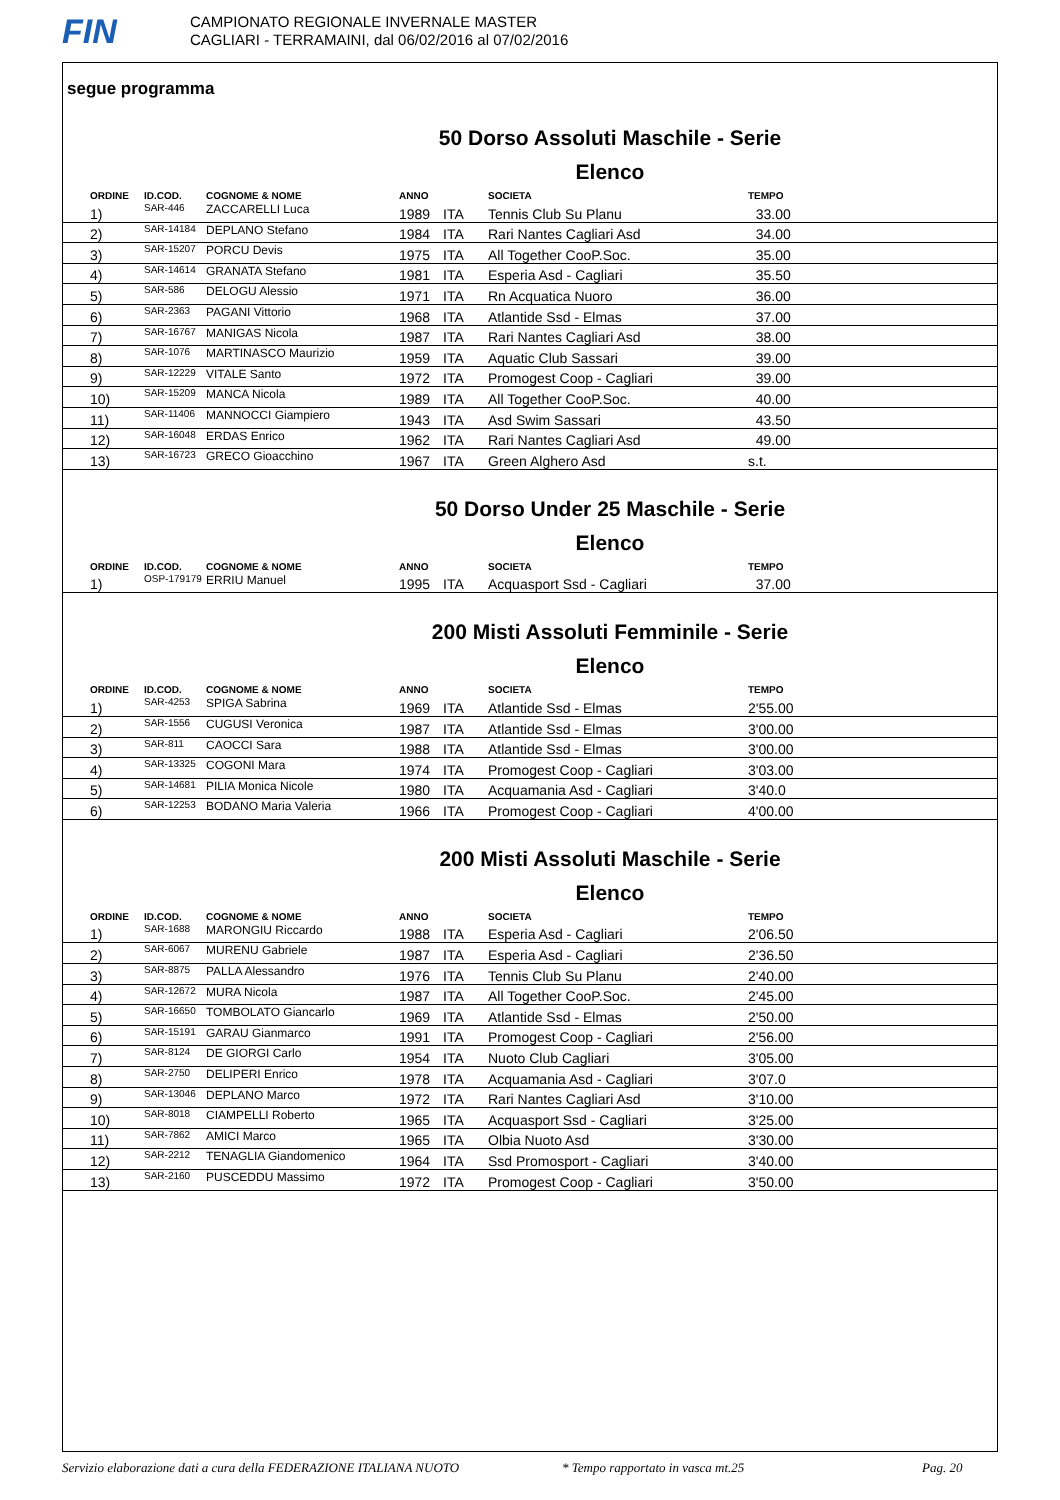FIN
CAMPIONATO REGIONALE INVERNALE MASTER
CAGLIARI - TERRAMAINI, dal 06/02/2016 al 07/02/2016
segue programma
50 Dorso Assoluti Maschile - Serie
Elenco
| ORDINE | ID.COD. | COGNOME & NOME | ANNO | | SOCIETA | TEMPO |
| --- | --- | --- | --- | --- | --- | --- |
| 1) | SAR-446 | ZACCARELLI Luca | 1989 | ITA | Tennis Club Su Planu | 33.00 |
| 2) | SAR-14184 | DEPLANO Stefano | 1984 | ITA | Rari Nantes Cagliari Asd | 34.00 |
| 3) | SAR-15207 | PORCU Devis | 1975 | ITA | All Together CooP.Soc. | 35.00 |
| 4) | SAR-14614 | GRANATA Stefano | 1981 | ITA | Esperia Asd - Cagliari | 35.50 |
| 5) | SAR-586 | DELOGU Alessio | 1971 | ITA | Rn Acquatica Nuoro | 36.00 |
| 6) | SAR-2363 | PAGANI Vittorio | 1968 | ITA | Atlantide Ssd - Elmas | 37.00 |
| 7) | SAR-16767 | MANIGAS Nicola | 1987 | ITA | Rari Nantes Cagliari Asd | 38.00 |
| 8) | SAR-1076 | MARTINASCO Maurizio | 1959 | ITA | Aquatic Club Sassari | 39.00 |
| 9) | SAR-12229 | VITALE Santo | 1972 | ITA | Promogest Coop - Cagliari | 39.00 |
| 10) | SAR-15209 | MANCA Nicola | 1989 | ITA | All Together CooP.Soc. | 40.00 |
| 11) | SAR-11406 | MANNOCCI Giampiero | 1943 | ITA | Asd Swim Sassari | 43.50 |
| 12) | SAR-16048 | ERDAS Enrico | 1962 | ITA | Rari Nantes Cagliari Asd | 49.00 |
| 13) | SAR-16723 | GRECO Gioacchino | 1967 | ITA | Green Alghero Asd | s.t. |
50 Dorso Under 25 Maschile - Serie
Elenco
| ORDINE | ID.COD. | COGNOME & NOME | ANNO | | SOCIETA | TEMPO |
| --- | --- | --- | --- | --- | --- | --- |
| 1) | OSP-179179 | ERRIU Manuel | 1995 | ITA | Acquasport Ssd - Cagliari | 37.00 |
200 Misti Assoluti Femminile - Serie
Elenco
| ORDINE | ID.COD. | COGNOME & NOME | ANNO | | SOCIETA | TEMPO |
| --- | --- | --- | --- | --- | --- | --- |
| 1) | SAR-4253 | SPIGA Sabrina | 1969 | ITA | Atlantide Ssd - Elmas | 2'55.00 |
| 2) | SAR-1556 | CUGUSI Veronica | 1987 | ITA | Atlantide Ssd - Elmas | 3'00.00 |
| 3) | SAR-811 | CAOCCI Sara | 1988 | ITA | Atlantide Ssd - Elmas | 3'00.00 |
| 4) | SAR-13325 | COGONI Mara | 1974 | ITA | Promogest Coop - Cagliari | 3'03.00 |
| 5) | SAR-14681 | PILIA Monica Nicole | 1980 | ITA | Acquamania Asd - Cagliari | 3'40.0 |
| 6) | SAR-12253 | BODANO Maria Valeria | 1966 | ITA | Promogest Coop - Cagliari | 4'00.00 |
200 Misti Assoluti Maschile - Serie
Elenco
| ORDINE | ID.COD. | COGNOME & NOME | ANNO | | SOCIETA | TEMPO |
| --- | --- | --- | --- | --- | --- | --- |
| 1) | SAR-1688 | MARONGIU Riccardo | 1988 | ITA | Esperia Asd - Cagliari | 2'06.50 |
| 2) | SAR-6067 | MURENU Gabriele | 1987 | ITA | Esperia Asd - Cagliari | 2'36.50 |
| 3) | SAR-8875 | PALLA Alessandro | 1976 | ITA | Tennis Club Su Planu | 2'40.00 |
| 4) | SAR-12672 | MURA Nicola | 1987 | ITA | All Together CooP.Soc. | 2'45.00 |
| 5) | SAR-16650 | TOMBOLATO Giancarlo | 1969 | ITA | Atlantide Ssd - Elmas | 2'50.00 |
| 6) | SAR-15191 | GARAU Gianmarco | 1991 | ITA | Promogest Coop - Cagliari | 2'56.00 |
| 7) | SAR-8124 | DE GIORGI Carlo | 1954 | ITA | Nuoto Club Cagliari | 3'05.00 |
| 8) | SAR-2750 | DELIPERI Enrico | 1978 | ITA | Acquamania Asd - Cagliari | 3'07.0 |
| 9) | SAR-13046 | DEPLANO Marco | 1972 | ITA | Rari Nantes Cagliari Asd | 3'10.00 |
| 10) | SAR-8018 | CIAMPELLI Roberto | 1965 | ITA | Acquasport Ssd - Cagliari | 3'25.00 |
| 11) | SAR-7862 | AMICI Marco | 1965 | ITA | Olbia Nuoto Asd | 3'30.00 |
| 12) | SAR-2212 | TENAGLIA Giandomenico | 1964 | ITA | Ssd Promosport - Cagliari | 3'40.00 |
| 13) | SAR-2160 | PUSCEDDU Massimo | 1972 | ITA | Promogest Coop - Cagliari | 3'50.00 |
Servizio elaborazione dati a cura della FEDERAZIONE ITALIANA NUOTO * Tempo rapportato in vasca mt.25 Pag. 20